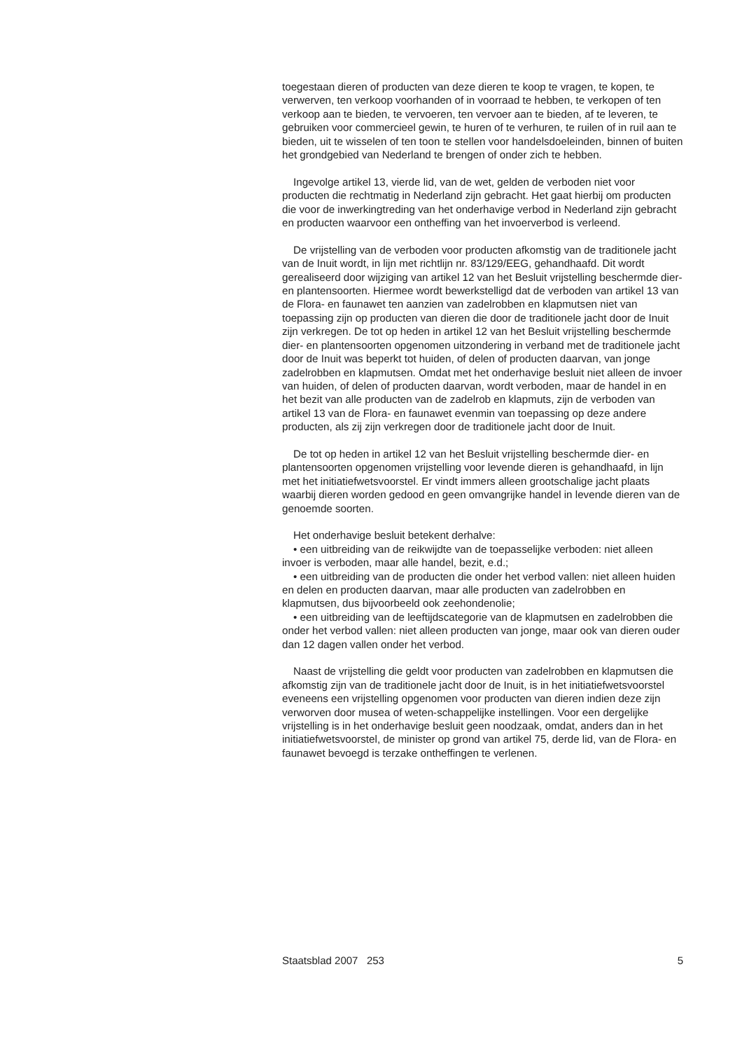toegestaan dieren of producten van deze dieren te koop te vragen, te kopen, te verwerven, ten verkoop voorhanden of in voorraad te hebben, te verkopen of ten verkoop aan te bieden, te vervoeren, ten vervoer aan te bieden, af te leveren, te gebruiken voor commercieel gewin, te huren of te verhuren, te ruilen of in ruil aan te bieden, uit te wisselen of ten toon te stellen voor handelsdoeleinden, binnen of buiten het grondgebied van Nederland te brengen of onder zich te hebben.
Ingevolge artikel 13, vierde lid, van de wet, gelden de verboden niet voor producten die rechtmatig in Nederland zijn gebracht. Het gaat hierbij om producten die voor de inwerkingtreding van het onderhavige verbod in Nederland zijn gebracht en producten waarvoor een ontheffing van het invoerverbod is verleend.
De vrijstelling van de verboden voor producten afkomstig van de traditionele jacht van de Inuit wordt, in lijn met richtlijn nr. 83/129/EEG, gehandhaafd. Dit wordt gerealiseerd door wijziging van artikel 12 van het Besluit vrijstelling beschermde dier- en plantensoorten. Hiermee wordt bewerkstelligd dat de verboden van artikel 13 van de Flora- en faunawet ten aanzien van zadelrobben en klapmutsen niet van toepassing zijn op producten van dieren die door de traditionele jacht door de Inuit zijn verkregen. De tot op heden in artikel 12 van het Besluit vrijstelling beschermde dier- en plantensoorten opgenomen uitzondering in verband met de traditionele jacht door de Inuit was beperkt tot huiden, of delen of producten daarvan, van jonge zadelrobben en klapmutsen. Omdat met het onderhavige besluit niet alleen de invoer van huiden, of delen of producten daarvan, wordt verboden, maar de handel in en het bezit van alle producten van de zadelrob en klapmuts, zijn de verboden van artikel 13 van de Flora- en faunawet evenmin van toepassing op deze andere producten, als zij zijn verkregen door de traditionele jacht door de Inuit.
De tot op heden in artikel 12 van het Besluit vrijstelling beschermde dier- en plantensoorten opgenomen vrijstelling voor levende dieren is gehandhaafd, in lijn met het initiatiefwetsvoorstel. Er vindt immers alleen grootschalige jacht plaats waarbij dieren worden gedood en geen omvangrijke handel in levende dieren van de genoemde soorten.
Het onderhavige besluit betekent derhalve:
• een uitbreiding van de reikwijdte van de toepasselijke verboden: niet alleen invoer is verboden, maar alle handel, bezit, e.d.;
• een uitbreiding van de producten die onder het verbod vallen: niet alleen huiden en delen en producten daarvan, maar alle producten van zadelrobben en klapmutsen, dus bijvoorbeeld ook zeehondenolie;
• een uitbreiding van de leeftijdscategorie van de klapmutsen en zadelrobben die onder het verbod vallen: niet alleen producten van jonge, maar ook van dieren ouder dan 12 dagen vallen onder het verbod.
Naast de vrijstelling die geldt voor producten van zadelrobben en klapmutsen die afkomstig zijn van de traditionele jacht door de Inuit, is in het initiatiefwetsvoorstel eveneens een vrijstelling opgenomen voor producten van dieren indien deze zijn verworven door musea of weten-schappelijke instellingen. Voor een dergelijke vrijstelling is in het onderhavige besluit geen noodzaak, omdat, anders dan in het initiatiefwetsvoorstel, de minister op grond van artikel 75, derde lid, van de Flora- en faunawet bevoegd is terzake ontheffingen te verlenen.
Staatsblad 2007 253 5